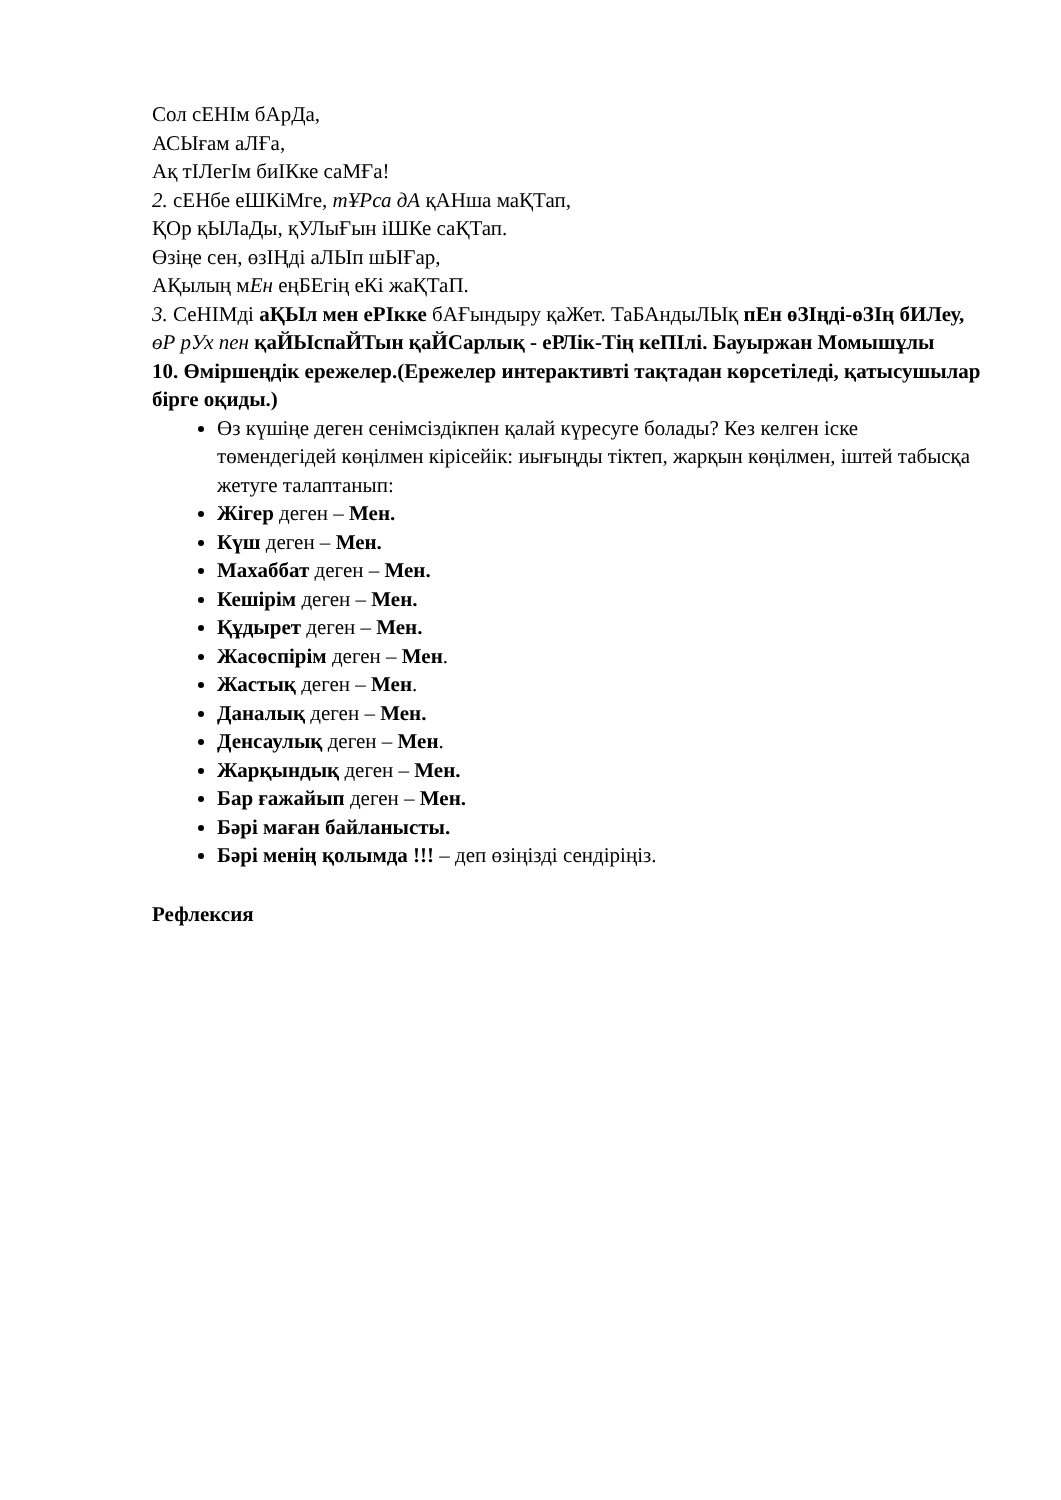Сол сЕНІм бАрДа,
АСЫғам аЛҒа,
Ақ тІЛегІм биІКке саМҒа!
2. сЕНбе еШКіМге, тҰРса дА қАНша маҚТап,
ҚОр қЫЛаДы, қУЛыҒын іШКе саҚТап.
Өзіңе сен, өзІҢді аЛЫп шЫҒар,
АҚылың мЕн еңБЕгің еКі жаҚТаП.
3. СеНІМді аҚЫл мен еРІкке бАҒындыру қаЖет. ТаБАндыЛЫқ пЕн өЗІңді-өЗІң бИЛеу, өР рУх пен қаЙЫспаЙТын қаЙСарлық - еРЛік-Тің кеПІлі. Бауыржан Момышұлы
10. Өміршеңдік ережелер.(Ережелер интерактивті тақтадан көрсетіледі, қатысушылар бірге оқиды.)
Өз күшіңе деген сенімсіздікпен қалай күресуге болады? Кез келген іске төмендегідей көңілмен кірісейік: иығыңды тіктеп, жарқын көңілмен, іштей табысқа жетуге талаптанып:
Жігер деген – Мен.
Күш деген – Мен.
Махаббат деген – Мен.
Кешірім деген – Мен.
Құдырет деген – Мен.
Жасөспірім деген – Мен.
Жастық деген – Мен.
Даналық деген – Мен.
Денсаулық деген – Мен.
Жарқындық деген – Мен.
Бар ғажайып деген – Мен.
Бәрі маған байланысты.
Бәрі менің қолымда !!! – деп өзіңізді сендіріңіз.
Рефлексия